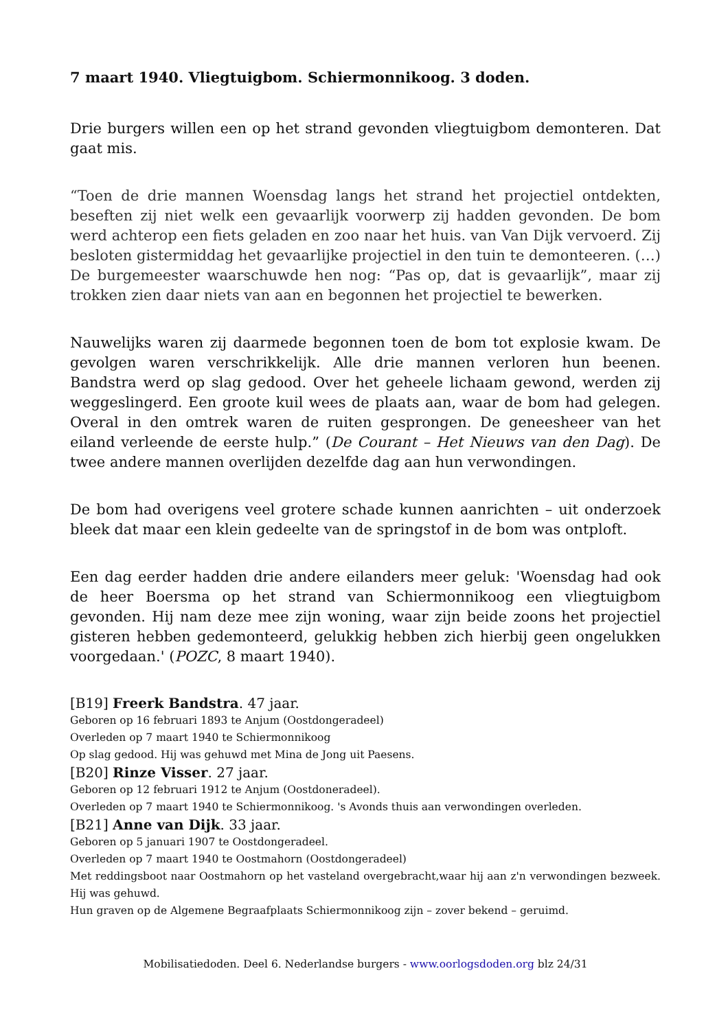7 maart 1940. Vliegtuigbom. Schiermonnikoog. 3 doden.
Drie burgers willen een op het strand gevonden vliegtuigbom demonteren. Dat gaat mis.
“Toen de drie mannen Woensdag langs het strand het projectiel ontdekten, beseften zij niet welk een gevaarlijk voorwerp zij hadden gevonden. De bom werd achterop een fiets geladen en zoo naar het huis. van Van Dijk vervoerd. Zij besloten gistermiddag het gevaarlijke projectiel in den tuin te demonteeren. (…) De burgemeester waarschuwde hen nog: “Pas op, dat is gevaarlijk”, maar zij trokken zien daar niets van aan en begonnen het projectiel te bewerken.
Nauwelijks waren zij daarmede begonnen toen de bom tot explosie kwam. De gevolgen waren verschrikkelijk. Alle drie mannen verloren hun beenen. Bandstra werd op slag gedood. Over het geheele lichaam gewond, werden zij weggeslingerd. Een groote kuil wees de plaats aan, waar de bom had gelegen. Overal in den omtrek waren de ruiten gesprongen. De geneesheer van het eiland verleende de eerste hulp.” (De Courant – Het Nieuws van den Dag). De twee andere mannen overlijden dezelfde dag aan hun verwondingen.
De bom had overigens veel grotere schade kunnen aanrichten – uit onderzoek bleek dat maar een klein gedeelte van de springstof in de bom was ontploft.
Een dag eerder hadden drie andere eilanders meer geluk: 'Woensdag had ook de heer Boersma op het strand van Schiermonnikoog een vliegtuigbom gevonden. Hij nam deze mee zijn woning, waar zijn beide zoons het projectiel gisteren hebben gedemonteerd, gelukkig hebben zich hierbij geen ongelukken voorgedaan.' (POZC, 8 maart 1940).
[B19] Freerk Bandstra. 47 jaar.
Geboren op 16 februari 1893 te Anjum (Oostdongeradeel)
Overleden op 7 maart 1940 te Schiermonnikoog
Op slag gedood. Hij was gehuwd met Mina de Jong uit Paesens.
[B20] Rinze Visser. 27 jaar.
Geboren op 12 februari 1912 te Anjum (Oostdoneradeel).
Overleden op 7 maart 1940 te Schiermonnikoog. 's Avonds thuis aan verwondingen overleden.
[B21] Anne van Dijk. 33 jaar.
Geboren op 5 januari 1907 te Oostdongeradeel.
Overleden op 7 maart 1940 te Oostmahorn (Oostdongeradeel)
Met reddingsboot naar Oostmahorn op het vasteland overgebracht,waar hij aan z'n verwondingen bezweek. Hij was gehuwd.
Hun graven op de Algemene Begraafplaats Schiermonnikoog zijn – zover bekend – geruimd.
Mobilisatiedoden. Deel 6. Nederlandse burgers - www.oorlogsdoden.org blz 24/31